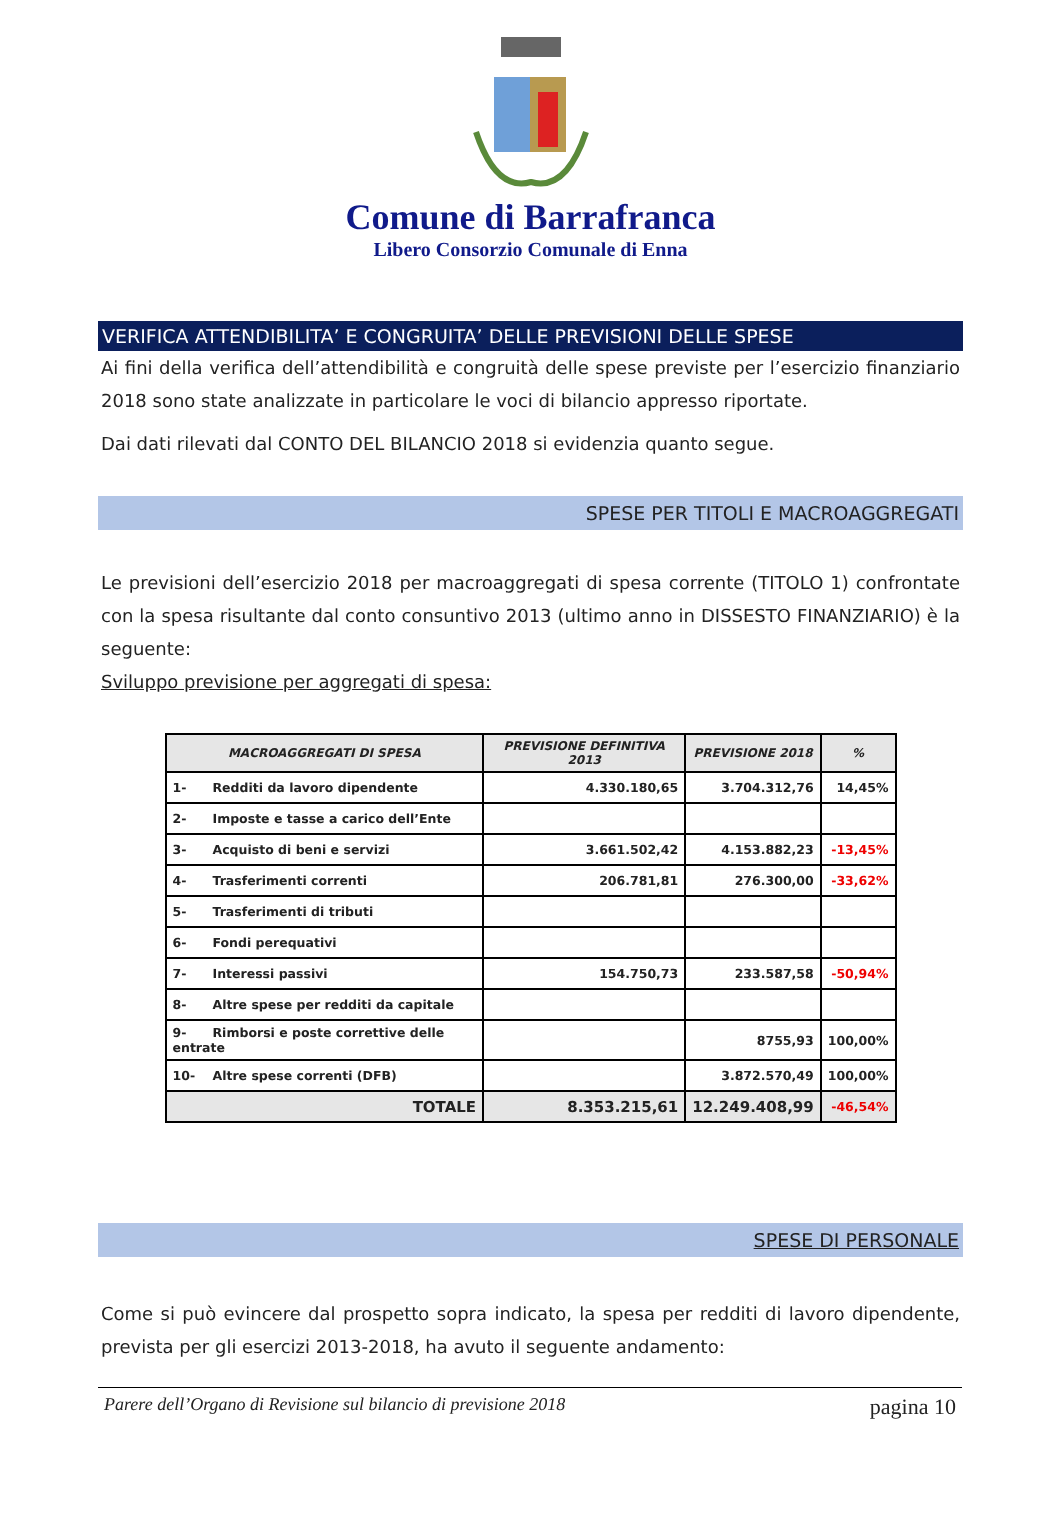Comune di Barrafranca
Libero Consorzio Comunale di Enna
VERIFICA ATTENDIBILITA’ E CONGRUITA’ DELLE PREVISIONI DELLE SPESE
Ai fini della verifica dell’attendibilità e congruità delle spese previste per l’esercizio finanziario 2018 sono state analizzate in particolare le voci di bilancio appresso riportate.
Dai dati rilevati dal CONTO DEL BILANCIO 2018 si evidenzia quanto segue.
SPESE PER TITOLI E MACROAGGREGATI
Le previsioni dell’esercizio 2018 per macroaggregati di spesa corrente (TITOLO 1) confrontate con la spesa risultante dal conto consuntivo 2013 (ultimo anno in DISSESTO FINANZIARIO) è la seguente:
Sviluppo previsione per aggregati di spesa:
| MACROAGGREGATI DI SPESA | PREVISIONE DEFINITIVA 2013 | PREVISIONE 2018 | % |
| --- | --- | --- | --- |
| 1- Redditi da lavoro dipendente | 4.330.180,65 | 3.704.312,76 | 14,45% |
| 2- Imposte e tasse a carico dell’Ente | | | |
| 3- Acquisto di beni e servizi | 3.661.502,42 | 4.153.882,23 | -13,45% |
| 4- Trasferimenti correnti | 206.781,81 | 276.300,00 | -33,62% |
| 5- Trasferimenti di tributi | | | |
| 6- Fondi perequativi | | | |
| 7- Interessi passivi | 154.750,73 | 233.587,58 | -50,94% |
| 8- Altre spese per redditi da capitale | | | |
| 9- Rimborsi e poste correttive delle entrate | | 8755,93 | 100,00% |
| 10- Altre spese correnti (DFB) | | 3.872.570,49 | 100,00% |
| TOTALE | 8.353.215,61 | 12.249.408,99 | -46,54% |
SPESE DI PERSONALE
Come si può evincere dal prospetto sopra indicato, la spesa per redditi di lavoro dipendente, prevista per gli esercizi 2013-2018, ha avuto il seguente andamento:
Parere dell’Organo di Revisione sul bilancio di previsione 2018 pagina 10